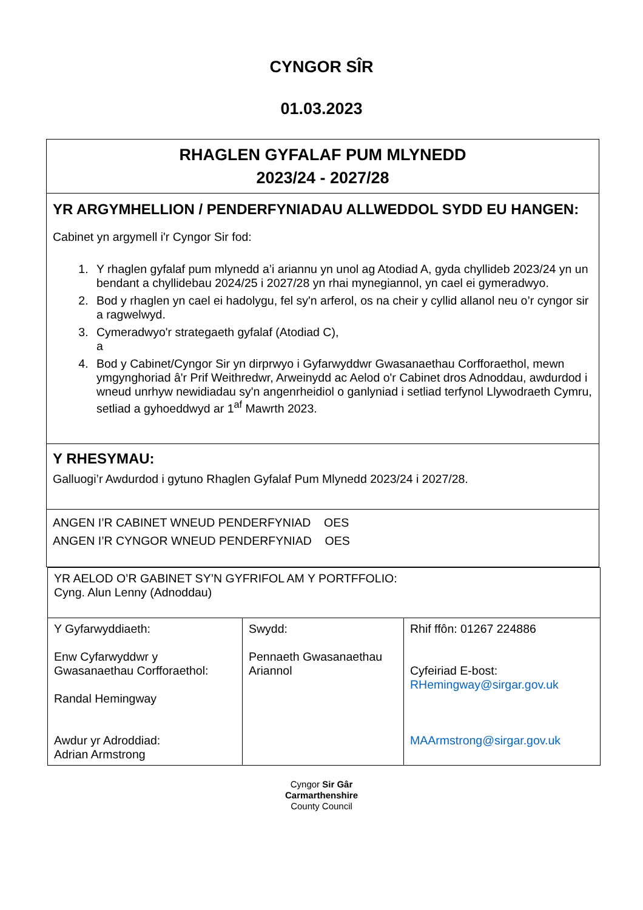CYNGOR SÎR
01.03.2023
| RHAGLEN GYFALAF PUM MLYNEDD 2023/24 - 2027/28 |
| YR ARGYMHELLION / PENDERFYNIADAU ALLWEDDOL SYDD EU HANGEN: Cabinet yn argymell i'r Cyngor Sir fod: 1. Y rhaglen gyfalaf pum mlynedd a’i ariannu yn unol ag Atodiad A, gyda chyllideb 2023/24 yn un bendant a chyllidebau 2024/25 i 2027/28 yn rhai mynegiannol, yn cael ei gymeradwyo. 2. Bod y rhaglen yn cael ei hadolygu, fel sy'n arferol, os na cheir y cyllid allanol neu o’r cyngor sir a ragwelwyd. 3. Cymeradwyo'r strategaeth gyfalaf (Atodiad C), a 4. Bod y Cabinet/Cyngor Sir yn dirprwyo i Gyfarwyddwr Gwasanaethau Corfforaethol, mewn ymgynghoriad â'r Prif Weithredwr, Arweinydd ac Aelod o'r Cabinet dros Adnoddau, awdurdod i wneud unrhyw newidiadau sy'n angenrheidiol o ganlyniad i setliad terfynol Llywodraeth Cymru, setliad a gyhoeddwyd ar 1<sup>af</sup> Mawrth 2023. |
| Y RHESYMAU: Galluogi’r Awdurdod i gytuno Rhaglen Gyfalaf Pum Mlynedd 2023/24 i 2027/28. |
| ANGEN I’R CABINET WNEUD PENDERFYNIAD OES ANGEN I’R CYNGOR WNEUD PENDERFYNIAD OES |
| YR AELOD O’R GABINET SY’N GYFRIFOL AM Y PORTFFOLIO: Cyng. Alun Lenny (Adnoddau) | | |
| Y Gyfarwyddiaeth: Enw Cyfarwyddwr y Gwasanaethau Corfforaethol: Randal Hemingway Awdur yr Adroddiad: Adrian Armstrong | Swydd: Pennaeth Gwasanaethau Ariannol | Rhif ffôn: 01267 224886 Cyfeiriad E-bost: RHemingway@sirgar.gov.uk MAArmstrong@sirgar.gov.uk |
Cyngor Sir Gâr
Carmarthenshire
County Council